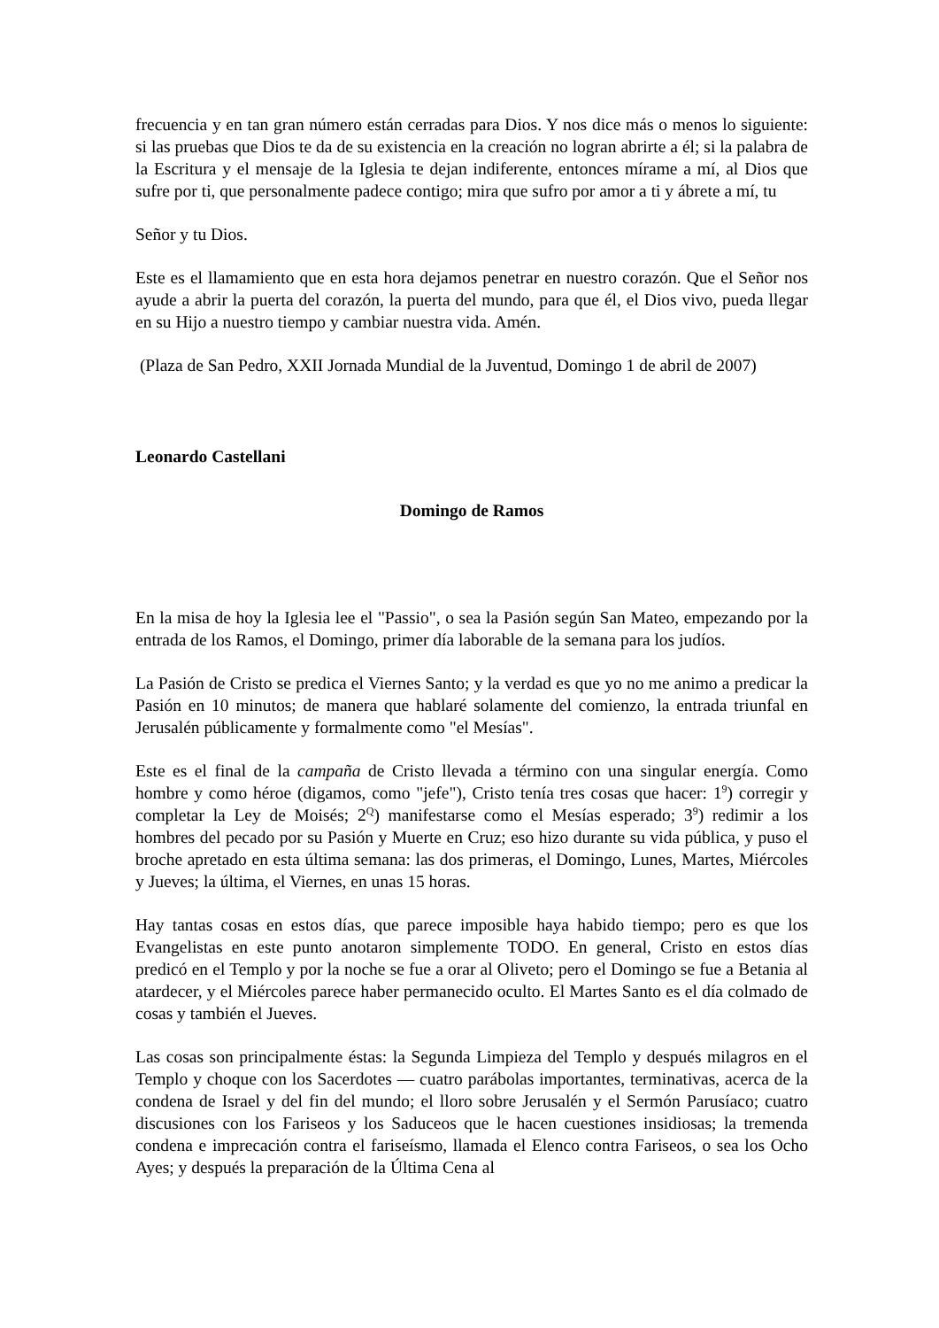frecuencia y en tan gran número están cerradas para Dios. Y nos dice más o menos lo siguiente: si las pruebas que Dios te da de su existencia en la creación no logran abrirte a él; si la palabra de la Escritura y el mensaje de la Iglesia te dejan indiferente, entonces mírame a mí, al Dios que sufre por ti, que personalmente padece contigo; mira que sufro por amor a ti y ábrete a mí, tu
Señor y tu Dios.
Este es el llamamiento que en esta hora dejamos penetrar en nuestro corazón. Que el Señor nos ayude a abrir la puerta del corazón, la puerta del mundo, para que él, el Dios vivo, pueda llegar en su Hijo a nuestro tiempo y cambiar nuestra vida. Amén.
(Plaza de San Pedro, XXII Jornada Mundial de la Juventud, Domingo 1 de abril de 2007)
Leonardo Castellani
Domingo de Ramos
En la misa de hoy la Iglesia lee el "Passio", o sea la Pasión según San Mateo, empezando por la entrada de los Ramos, el Domingo, primer día laborable de la semana para los judíos.
La Pasión de Cristo se predica el Viernes Santo; y la verdad es que yo no me animo a predicar la Pasión en 10 minutos; de manera que hablaré solamente del comienzo, la entrada triunfal en Jerusalén públicamente y formalmente como "el Mesías".
Este es el final de la campaña de Cristo llevada a término con una singular energía. Como hombre y como héroe (digamos, como "jefe"), Cristo tenía tres cosas que hacer: 1<sup>9</sup>) corregir y completar la Ley de Moisés; 2<sup>Q</sup>) manifestarse como el Mesías esperado; 3<sup>9</sup>) redimir a los hombres del pecado por su Pasión y Muerte en Cruz; eso hizo durante su vida pública, y puso el broche apretado en esta última semana: las dos primeras, el Domingo, Lunes, Martes, Miércoles y Jueves; la última, el Viernes, en unas 15 horas.
Hay tantas cosas en estos días, que parece imposible haya habido tiempo; pero es que los Evangelistas en este punto anotaron simplemente TODO. En general, Cristo en estos días predicó en el Templo y por la noche se fue a orar al Oliveto; pero el Domingo se fue a Betania al atardecer, y el Miércoles parece haber permanecido oculto. El Martes Santo es el día colmado de cosas y también el Jueves.
Las cosas son principalmente éstas: la Segunda Limpieza del Templo y después milagros en el Templo y choque con los Sacerdotes — cuatro parábolas importantes, terminativas, acerca de la condena de Israel y del fin del mundo; el lloro sobre Jerusalén y el Sermón Parusíaco; cuatro discusiones con los Fariseos y los Saduceos que le hacen cuestiones insidiosas; la tremenda condena e imprecación contra el fariseísmo, llamada el Elenco contra Fariseos, o sea los Ocho Ayes; y después la preparación de la Última Cena al